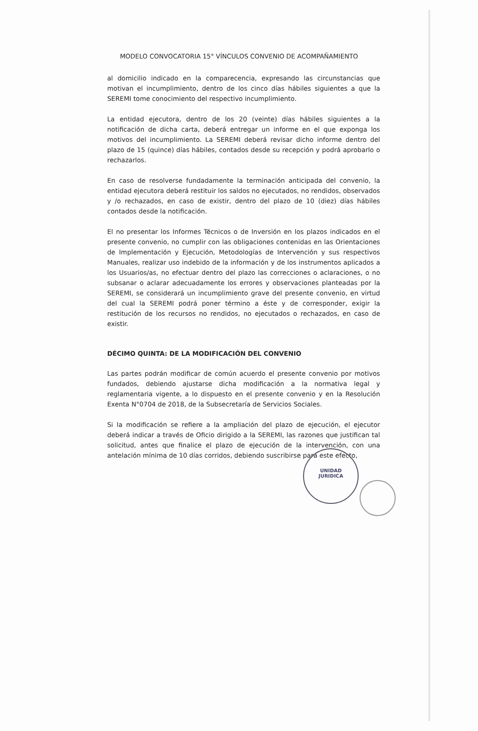MODELO CONVOCATORIA 15° VÍNCULOS CONVENIO DE ACOMPAÑAMIENTO
al domicilio indicado en la comparecencia, expresando las circunstancias que motivan el incumplimiento, dentro de los cinco días hábiles siguientes a que la SEREMI tome conocimiento del respectivo incumplimiento.
La entidad ejecutora, dentro de los 20 (veinte) días hábiles siguientes a la notificación de dicha carta, deberá entregar un informe en el que exponga los motivos del incumplimiento. La SEREMI deberá revisar dicho informe dentro del plazo de 15 (quince) días hábiles, contados desde su recepción y podrá aprobarlo o rechazarlos.
En caso de resolverse fundadamente la terminación anticipada del convenio, la entidad ejecutora deberá restituir los saldos no ejecutados, no rendidos, observados y /o rechazados, en caso de existir, dentro del plazo de 10 (diez) días hábiles contados desde la notificación.
El no presentar los Informes Técnicos o de Inversión en los plazos indicados en el presente convenio, no cumplir con las obligaciones contenidas en las Orientaciones de Implementación y Ejecución, Metodologías de Intervención y sus respectivos Manuales, realizar uso indebido de la información y de los instrumentos aplicados a los Usuarios/as, no efectuar dentro del plazo las correcciones o aclaraciones, o no subsanar o aclarar adecuadamente los errores y observaciones planteadas por la SEREMI, se considerará un incumplimiento grave del presente convenio, en virtud del cual la SEREMI podrá poner término a éste y de corresponder, exigir la restitución de los recursos no rendidos, no ejecutados o rechazados, en caso de existir.
DÉCIMO QUINTA: DE LA MODIFICACIÓN DEL CONVENIO
Las partes podrán modificar de común acuerdo el presente convenio por motivos fundados, debiendo ajustarse dicha modificación a la normativa legal y reglamentaria vigente, a lo dispuesto en el presente convenio y en la Resolución Exenta N°0704 de 2018, de la Subsecretaría de Servicios Sociales.
Si la modificación se refiere a la ampliación del plazo de ejecución, el ejecutor deberá indicar a través de Oficio dirigido a la SEREMI, las razones que justifican tal solicitud, antes que finalice el plazo de ejecución de la intervención, con una antelación mínima de 10 días corridos, debiendo suscribirse para este efecto,
UNIDAD
JURIDICA